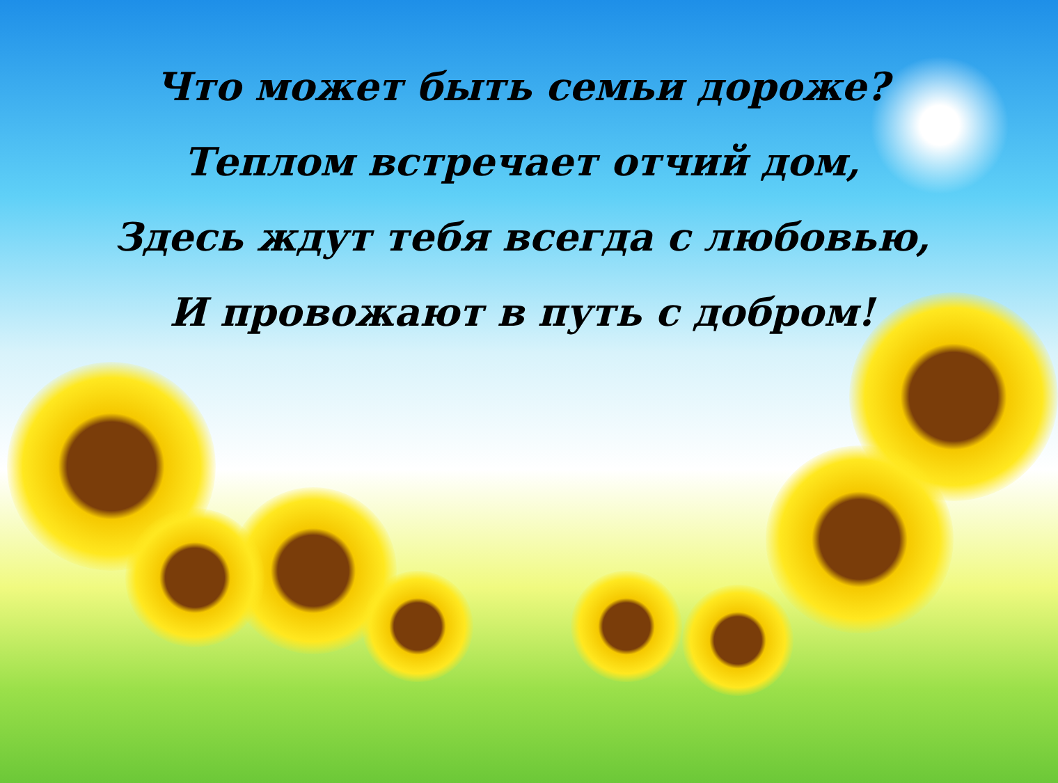Что может быть семьи дороже?
Теплом встречает отчий дом,
Здесь ждут тебя всегда с любовью,
И провожают в путь с добром!